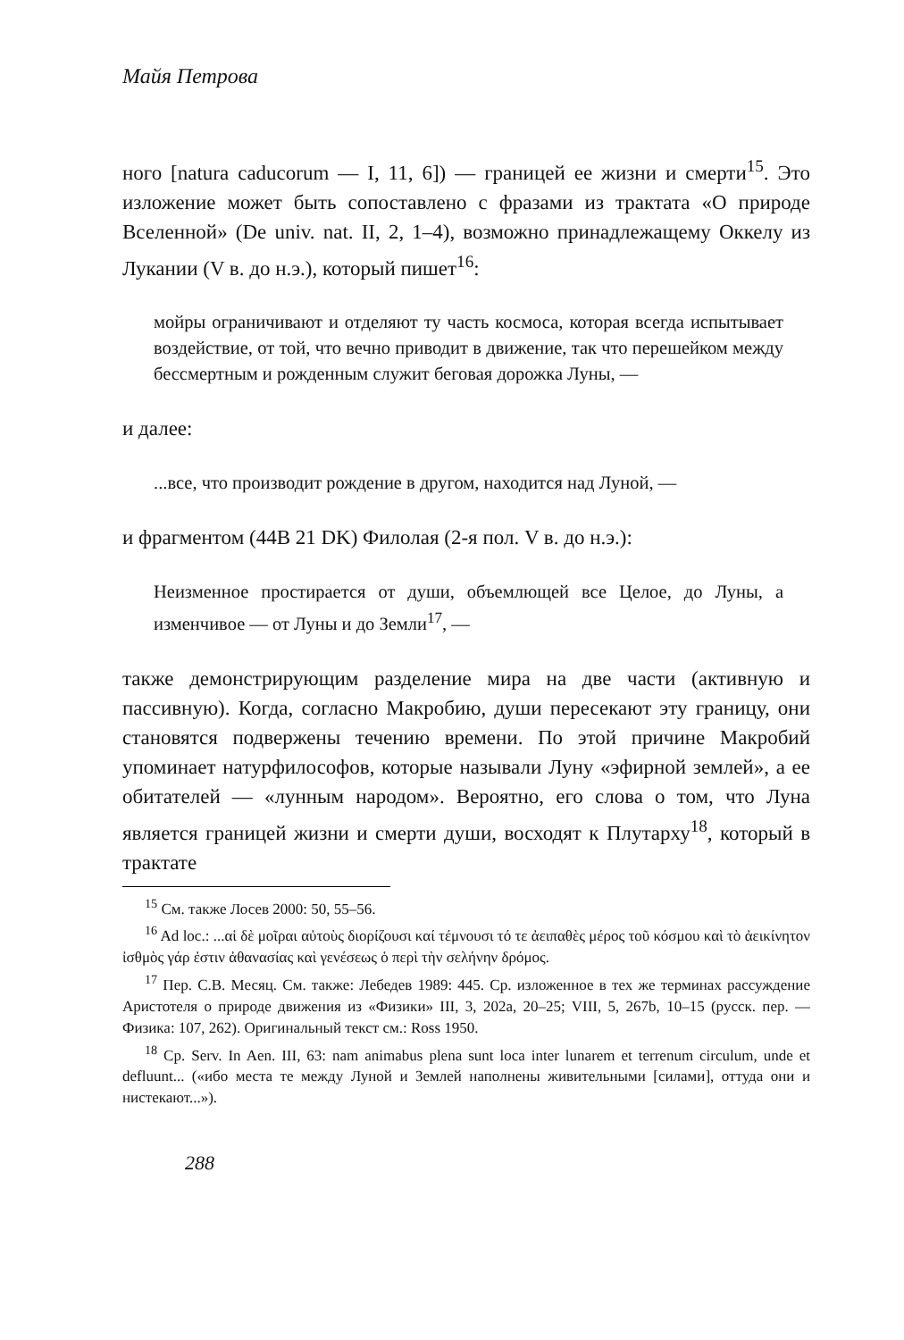Майя Петрова
ного [natura caducorum — I, 11, 6]) — границей ее жизни и смерти<sup>15</sup>. Это изложение может быть сопоставлено с фразами из трактата «О природе Вселенной» (De univ. nat. II, 2, 1–4), возможно принадлежащему Оккелу из Лукании (V в. до н.э.), который пишет<sup>16</sup>:
мойры ограничивают и отделяют ту часть космоса, которая всегда испытывает воздействие, от той, что вечно приводит в движение, так что перешейком между бессмертным и рожденным служит беговая дорожка Луны, —
и далее:
...все, что производит рождение в другом, находится над Луной, —
и фрагментом (44B 21 DK) Филолая (2-я пол. V в. до н.э.):
Неизменное простирается от души, объемлющей все Целое, до Луны, а изменчивое — от Луны и до Земли<sup>17</sup>, —
также демонстрирующим разделение мира на две части (активную и пассивную). Когда, согласно Макробию, души пересекают эту границу, они становятся подвержены течению времени. По этой причине Макробий упоминает натурфилософов, которые называли Луну «эфирной землей», а ее обитателей — «лунным народом». Вероятно, его слова о том, что Луна является границей жизни и смерти души, восходят к Плутарху<sup>18</sup>, который в трактате
<sup>15</sup> См. также Лосев 2000: 50, 55–56.
<sup>16</sup> Ad loc.: ...αἱ δὲ μοῖραι αὐτοὺς διορίζουσι καί τέμνουσι τό τε ἀειπαθὲς μέρος τοῦ κόσμου καὶ τὸ ἀεικίνητον ἰσθμὸς γάρ ἐστιν ἀθανασίας καὶ γενέσεως ὁ περὶ τὴν σελήνην δρόμος.
<sup>17</sup> Пер. С.В. Месяц. См. также: Лебедев 1989: 445. Ср. изложенное в тех же терминах рассуждение Аристотеля о природе движения из «Физики» III, 3, 202a, 20–25; VIII, 5, 267b, 10–15 (русск. пер. — Физика: 107, 262). Оригинальный текст см.: Ross 1950.
<sup>18</sup> Ср. Serv. In Aen. III, 63: nam animabus plena sunt loca inter lunarem et terrenum circulum, unde et defluunt... («ибо места те между Луной и Землей наполнены живительными [силами], оттуда они и нистекают...»).
288